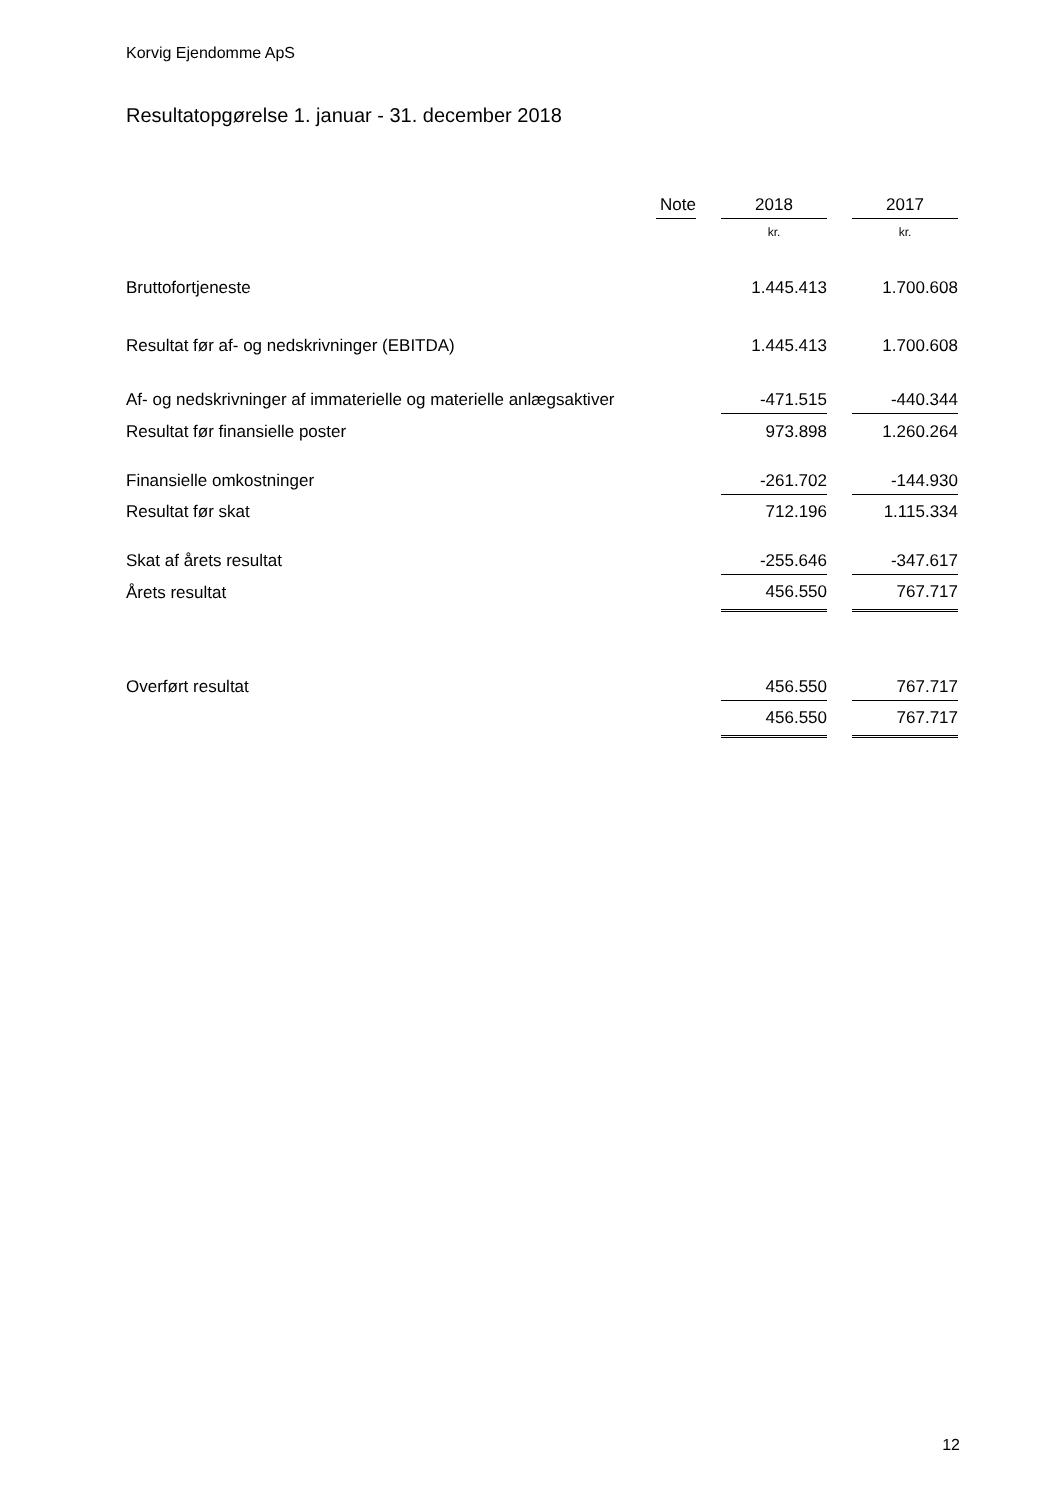Korvig Ejendomme ApS
Resultatopgørelse 1. januar - 31. december 2018
| | Note | | 2018 | | 2017 |
| --- | --- | --- | --- | --- | --- |
| | | | kr. | | kr. |
| Bruttofortjeneste | | | 1.445.413 | | 1.700.608 |
| Resultat før af- og nedskrivninger (EBITDA) | | | 1.445.413 | | 1.700.608 |
| Af- og nedskrivninger af immaterielle og materielle anlægsaktiver | | | -471.515 | | -440.344 |
| Resultat før finansielle poster | | | 973.898 | | 1.260.264 |
| Finansielle omkostninger | | | -261.702 | | -144.930 |
| Resultat før skat | | | 712.196 | | 1.115.334 |
| Skat af årets resultat | | | -255.646 | | -347.617 |
| Årets resultat | | | 456.550 | | 767.717 |
| Overført resultat | | | 456.550 | | 767.717 |
| | | | 456.550 | | 767.717 |
12